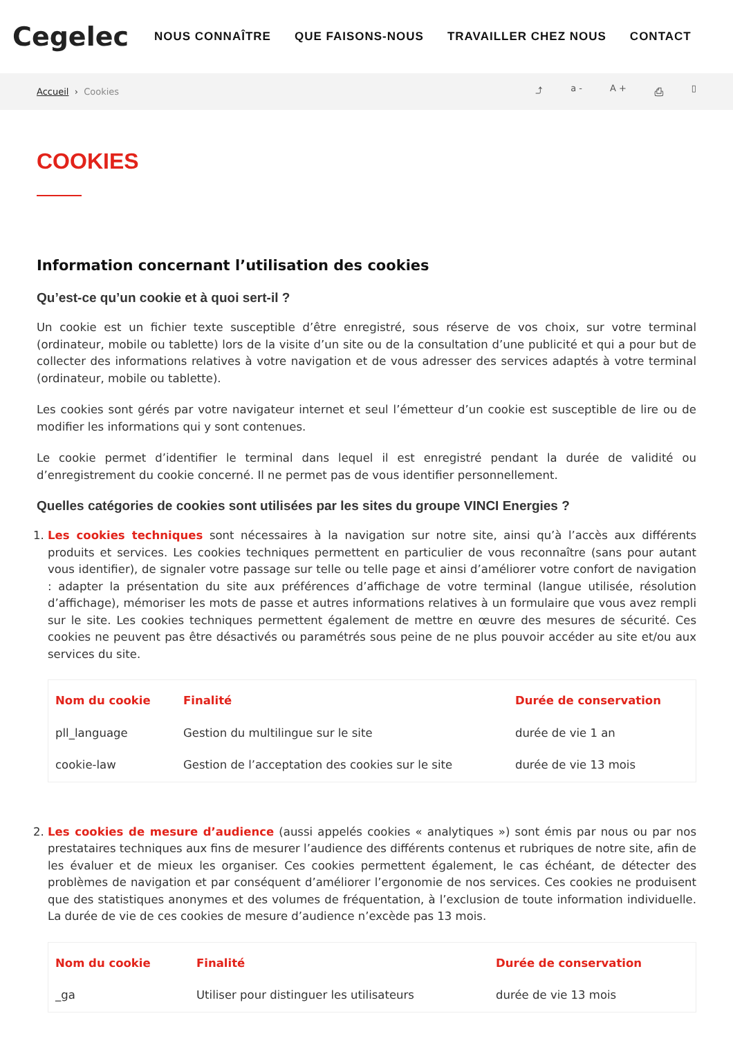Cegelec
NOUS CONNAÎTRE QUE FAISONS-NOUS TRAVAILLER CHEZ NOUS CONTACT
Accueil › Cookies ⤴ a - A + ⎙ ▯
COOKIES
Information concernant l’utilisation des cookies
Qu’est-ce qu’un cookie et à quoi sert-il ?
Un cookie est un fichier texte susceptible d’être enregistré, sous réserve de vos choix, sur votre terminal (ordinateur, mobile ou tablette) lors de la visite d’un site ou de la consultation d’une publicité et qui a pour but de collecter des informations relatives à votre navigation et de vous adresser des services adaptés à votre terminal (ordinateur, mobile ou tablette).
Les cookies sont gérés par votre navigateur internet et seul l’émetteur d’un cookie est susceptible de lire ou de modifier les informations qui y sont contenues.
Le cookie permet d’identifier le terminal dans lequel il est enregistré pendant la durée de validité ou d’enregistrement du cookie concerné. Il ne permet pas de vous identifier personnellement.
Quelles catégories de cookies sont utilisées par les sites du groupe VINCI Energies ?
1. Les cookies techniques sont nécessaires à la navigation sur notre site, ainsi qu’à l’accès aux différents produits et services. Les cookies techniques permettent en particulier de vous reconnaître (sans pour autant vous identifier), de signaler votre passage sur telle ou telle page et ainsi d’améliorer votre confort de navigation : adapter la présentation du site aux préférences d’affichage de votre terminal (langue utilisée, résolution d’affichage), mémoriser les mots de passe et autres informations relatives à un formulaire que vous avez rempli sur le site. Les cookies techniques permettent également de mettre en œuvre des mesures de sécurité. Ces cookies ne peuvent pas être désactivés ou paramétrés sous peine de ne plus pouvoir accéder au site et/ou aux services du site.
| Nom du cookie | Finalité | Durée de conservation |
| --- | --- | --- |
| pll_language | Gestion du multilingue sur le site | durée de vie 1 an |
| cookie-law | Gestion de l’acceptation des cookies sur le site | durée de vie 13 mois |
2. Les cookies de mesure d’audience (aussi appelés cookies « analytiques ») sont émis par nous ou par nos prestataires techniques aux fins de mesurer l’audience des différents contenus et rubriques de notre site, afin de les évaluer et de mieux les organiser. Ces cookies permettent également, le cas échéant, de détecter des problèmes de navigation et par conséquent d’améliorer l’ergonomie de nos services. Ces cookies ne produisent que des statistiques anonymes et des volumes de fréquentation, à l’exclusion de toute information individuelle. La durée de vie de ces cookies de mesure d’audience n’excède pas 13 mois.
| Nom du cookie | Finalité | Durée de conservation |
| --- | --- | --- |
| _ga | Utiliser pour distinguer les utilisateurs | durée de vie 13 mois |